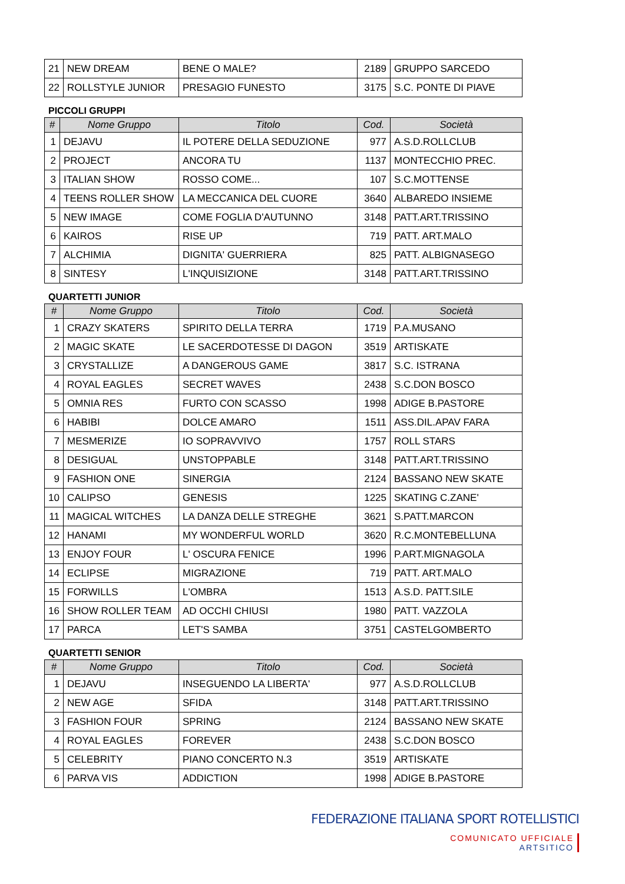| 21 | NEW DREAM | BENE O MALE? | 2189 | GRUPPO SARCEDO |
| 22 | ROLLSTYLE JUNIOR | PRESAGIO FUNESTO | 3175 | S.C. PONTE DI PIAVE |
PICCOLI GRUPPI
| # | Nome Gruppo | Titolo | Cod. | Società |
| --- | --- | --- | --- | --- |
| 1 | DEJAVU | IL POTERE DELLA SEDUZIONE | 977 | A.S.D.ROLLCLUB |
| 2 | PROJECT | ANCORA TU | 1137 | MONTECCHIO PREC. |
| 3 | ITALIAN SHOW | ROSSO COME... | 107 | S.C.MOTTENSE |
| 4 | TEENS ROLLER SHOW | LA MECCANICA DEL CUORE | 3640 | ALBAREDO INSIEME |
| 5 | NEW IMAGE | COME FOGLIA D'AUTUNNO | 3148 | PATT.ART.TRISSINO |
| 6 | KAIROS | RISE UP | 719 | PATT. ART.MALO |
| 7 | ALCHIMIA | DIGNITA' GUERRIERA | 825 | PATT. ALBIGNASEGO |
| 8 | SINTESY | L'INQUISIZIONE | 3148 | PATT.ART.TRISSINO |
QUARTETTI JUNIOR
| # | Nome Gruppo | Titolo | Cod. | Società |
| --- | --- | --- | --- | --- |
| 1 | CRAZY SKATERS | SPIRITO DELLA TERRA | 1719 | P.A.MUSANO |
| 2 | MAGIC SKATE | LE SACERDOTESSE DI DAGON | 3519 | ARTISKATE |
| 3 | CRYSTALLIZE | A DANGEROUS GAME | 3817 | S.C. ISTRANA |
| 4 | ROYAL EAGLES | SECRET WAVES | 2438 | S.C.DON BOSCO |
| 5 | OMNIA RES | FURTO CON SCASSO | 1998 | ADIGE B.PASTORE |
| 6 | HABIBI | DOLCE AMARO | 1511 | ASS.DIL.APAV FARA |
| 7 | MESMERIZE | IO SOPRAVVIVO | 1757 | ROLL STARS |
| 8 | DESIGUAL | UNSTOPPABLE | 3148 | PATT.ART.TRISSINO |
| 9 | FASHION ONE | SINERGIA | 2124 | BASSANO NEW SKATE |
| 10 | CALIPSO | GENESIS | 1225 | SKATING C.ZANE' |
| 11 | MAGICAL WITCHES | LA DANZA DELLE STREGHE | 3621 | S.PATT.MARCON |
| 12 | HANAMI | MY WONDERFUL WORLD | 3620 | R.C.MONTEBELLUNA |
| 13 | ENJOY FOUR | L' OSCURA FENICE | 1996 | P.ART.MIGNAGOLA |
| 14 | ECLIPSE | MIGRAZIONE | 719 | PATT. ART.MALO |
| 15 | FORWILLS | L'OMBRA | 1513 | A.S.D. PATT.SILE |
| 16 | SHOW ROLLER TEAM | AD OCCHI CHIUSI | 1980 | PATT. VAZZOLA |
| 17 | PARCA | LET'S SAMBA | 3751 | CASTELGOMBERTO |
QUARTETTI SENIOR
| # | Nome Gruppo | Titolo | Cod. | Società |
| --- | --- | --- | --- | --- |
| 1 | DEJAVU | INSEGUENDO LA LIBERTA' | 977 | A.S.D.ROLLCLUB |
| 2 | NEW AGE | SFIDA | 3148 | PATT.ART.TRISSINO |
| 3 | FASHION FOUR | SPRING | 2124 | BASSANO NEW SKATE |
| 4 | ROYAL EAGLES | FOREVER | 2438 | S.C.DON BOSCO |
| 5 | CELEBRITY | PIANO CONCERTO N.3 | 3519 | ARTISKATE |
| 6 | PARVA VIS | ADDICTION | 1998 | ADIGE B.PASTORE |
FEDERAZIONE ITALIANA SPORT ROTELLISTICI
COMUNICATO UFFICIALE
ARTSITICO